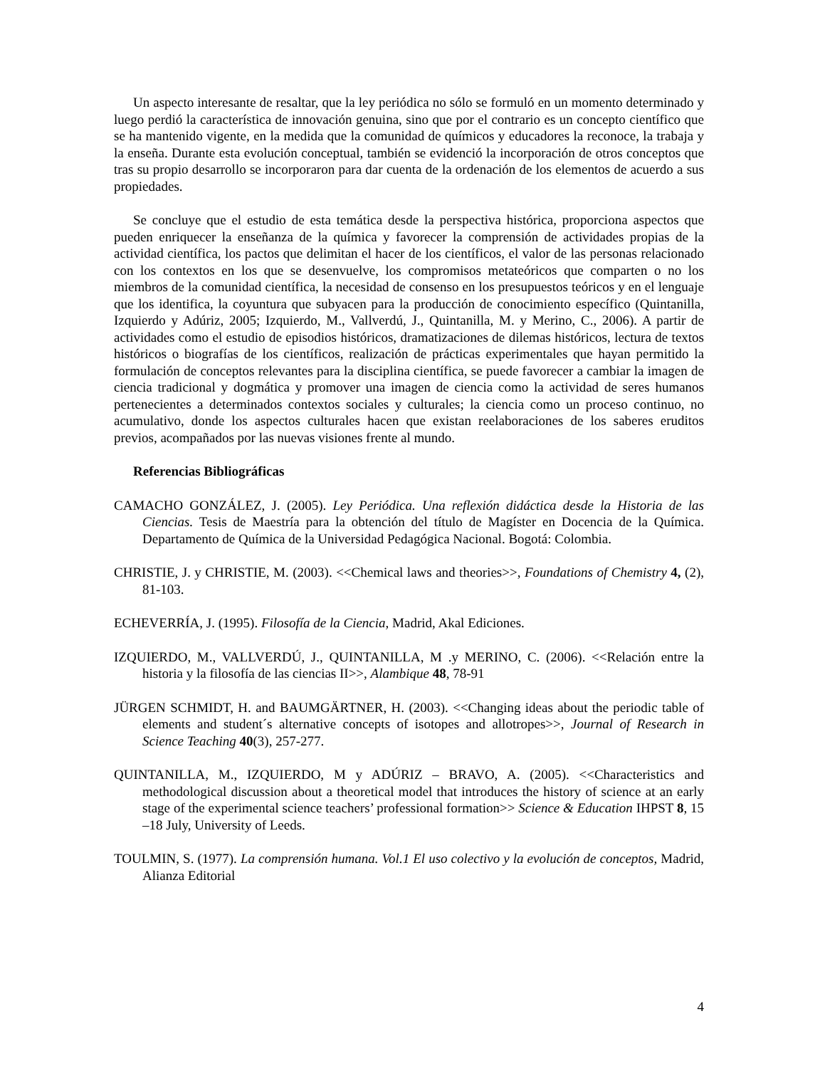Un aspecto interesante de resaltar, que la ley periódica no sólo se formuló en un momento determinado y luego perdió la característica de innovación genuina, sino que por el contrario es un concepto científico que se ha mantenido vigente, en la medida que la comunidad de químicos y educadores la reconoce, la trabaja y la enseña. Durante esta evolución conceptual, también se evidenció la incorporación de otros conceptos que tras su propio desarrollo se incorporaron para dar cuenta de la ordenación de los elementos de acuerdo a sus propiedades.
Se concluye que el estudio de esta temática desde la perspectiva histórica, proporciona aspectos que pueden enriquecer la enseñanza de la química y favorecer la comprensión de actividades propias de la actividad científica, los pactos que delimitan el hacer de los científicos, el valor de las personas relacionado con los contextos en los que se desenvuelve, los compromisos metateóricos que comparten o no los miembros de la comunidad científica, la necesidad de consenso en los presupuestos teóricos y en el lenguaje que los identifica, la coyuntura que subyacen para la producción de conocimiento específico (Quintanilla, Izquierdo y Adúriz, 2005; Izquierdo, M., Vallverdú, J., Quintanilla, M. y Merino, C., 2006). A partir de actividades como el estudio de episodios históricos, dramatizaciones de dilemas históricos, lectura de textos históricos o biografías de los científicos, realización de prácticas experimentales que hayan permitido la formulación de conceptos relevantes para la disciplina científica, se puede favorecer a cambiar la imagen de ciencia tradicional y dogmática y promover una imagen de ciencia como la actividad de seres humanos pertenecientes a determinados contextos sociales y culturales; la ciencia como un proceso continuo, no acumulativo, donde los aspectos culturales hacen que existan reelaboraciones de los saberes eruditos previos, acompañados por las nuevas visiones frente al mundo.
Referencias Bibliográficas
CAMACHO GONZÁLEZ, J. (2005). Ley Periódica. Una reflexión didáctica desde la Historia de las Ciencias. Tesis de Maestría para la obtención del título de Magíster en Docencia de la Química. Departamento de Química de la Universidad Pedagógica Nacional. Bogotá: Colombia.
CHRISTIE, J. y CHRISTIE, M. (2003). <<Chemical laws and theories>>, Foundations of Chemistry 4, (2), 81-103.
ECHEVERRÍA, J. (1995). Filosofía de la Ciencia, Madrid, Akal Ediciones.
IZQUIERDO, M., VALLVERDÚ, J., QUINTANILLA, M .y MERINO, C. (2006). <<Relación entre la historia y la filosofía de las ciencias II>>, Alambique 48, 78-91
JÜRGEN SCHMIDT, H. and BAUMGÄRTNER, H. (2003). <<Changing ideas about the periodic table of elements and student´s alternative concepts of isotopes and allotropes>>, Journal of Research in Science Teaching 40(3), 257-277.
QUINTANILLA, M., IZQUIERDO, M y ADÚRIZ – BRAVO, A. (2005). <<Characteristics and methodological discussion about a theoretical model that introduces the history of science at an early stage of the experimental science teachers’ professional formation>> Science & Education IHPST 8, 15 –18 July, University of Leeds.
TOULMIN, S. (1977). La comprensión humana. Vol.1 El uso colectivo y la evolución de conceptos, Madrid, Alianza Editorial
4